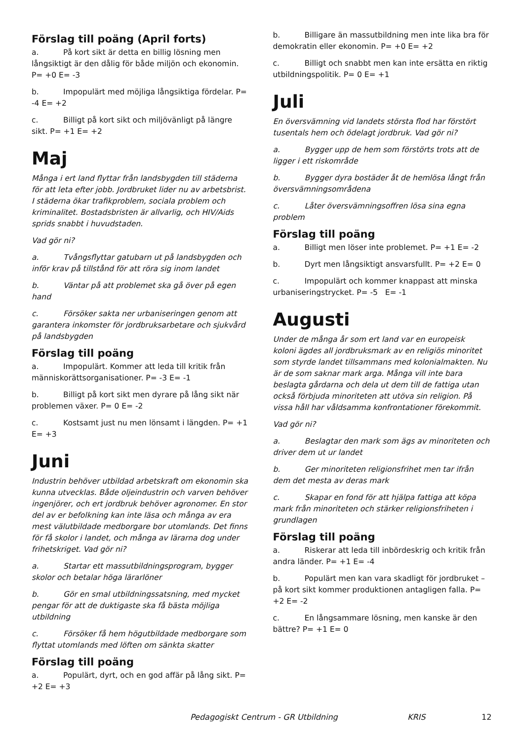Förslag till poäng (April forts)
a. På kort sikt är detta en billig lösning men långsiktigt är den dålig för både miljön och ekonomin. P= +0 E= -3
b. Impopulärt med möjliga långsiktiga fördelar. P= -4 E= +2
c. Billigt på kort sikt och miljövänligt på längre sikt. P= +1 E= +2
Maj
Många i ert land flyttar från landsbygden till städerna för att leta efter jobb. Jordbruket lider nu av arbetsbrist. I städerna ökar trafikproblem, sociala problem och kriminalitet. Bostadsbristen är allvarlig, och HIV/Aids sprids snabbt i huvudstaden.
Vad gör ni?
a. Tvångsflyttar gatubarn ut på landsbygden och inför krav på tillstånd för att röra sig inom landet
b. Väntar på att problemet ska gå över på egen hand
c. Försöker sakta ner urbaniseringen genom att garantera inkomster för jordbruksarbetare och sjukvård på landsbygden
Förslag till poäng
a. Impopulärt. Kommer att leda till kritik från människorättsorganisationer. P= -3 E= -1
b. Billigt på kort sikt men dyrare på lång sikt när problemen växer. P= 0 E= -2
c. Kostsamt just nu men lönsamt i längden. P= +1 E= +3
Juni
Industrin behöver utbildad arbetskraft om ekonomin ska kunna utvecklas. Både oljeindustrin och varven behöver ingenjörer, och ert jordbruk behöver agronomer. En stor del av er befolkning kan inte läsa och många av era mest välutbildade medborgare bor utomlands. Det finns för få skolor i landet, och många av lärarna dog under frihetskriget. Vad gör ni?
a. Startar ett massutbildningsprogram, bygger skolor och betalar höga lärarlöner
b. Gör en smal utbildningssatsning, med mycket pengar för att de duktigaste ska få bästa möjliga utbildning
c. Försöker få hem högutbildade medborgare som flyttat utomlands med löften om sänkta skatter
Förslag till poäng
a. Populärt, dyrt, och en god affär på lång sikt. P= +2 E= +3
b. Billigare än massutbildning men inte lika bra för demokratin eller ekonomin. P= +0 E= +2
c. Billigt och snabbt men kan inte ersätta en riktig utbildningspolitik. P= 0 E= +1
Juli
En översvämning vid landets största flod har förstört tusentals hem och ödelagt jordbruk. Vad gör ni?
a. Bygger upp de hem som förstörts trots att de ligger i ett riskområde
b. Bygger dyra bostäder åt de hemlösa långt från översvämningsområdena
c. Låter översvämningsoffren lösa sina egna problem
Förslag till poäng
a. Billigt men löser inte problemet. P= +1 E= -2
b. Dyrt men långsiktigt ansvarsfullt. P= +2 E= 0
c. Impopulärt och kommer knappast att minska urbaniseringstrycket. P= -5 E= -1
Augusti
Under de många år som ert land var en europeisk koloni ägdes all jordbruksmark av en religiös minoritet som styrde landet tillsammans med kolonialmakten. Nu är de som saknar mark arga. Många vill inte bara beslagta gårdarna och dela ut dem till de fattiga utan också förbjuda minoriteten att utöva sin religion. På vissa håll har våldsamma konfrontationer förekommit.
Vad gör ni?
a. Beslagtar den mark som ägs av minoriteten och driver dem ut ur landet
b. Ger minoriteten religionsfrihet men tar ifrån dem det mesta av deras mark
c. Skapar en fond för att hjälpa fattiga att köpa mark från minoriteten och stärker religionsfriheten i grundlagen
Förslag till poäng
a. Riskerar att leda till inbördeskrig och kritik från andra länder. P= +1 E= -4
b. Populärt men kan vara skadligt för jordbruket – på kort sikt kommer produktionen antagligen falla. P= +2 E= -2
c. En långsammare lösning, men kanske är den bättre? P= +1 E= 0
Pedagogiskt Centrum - GR Utbildning KRIS 12